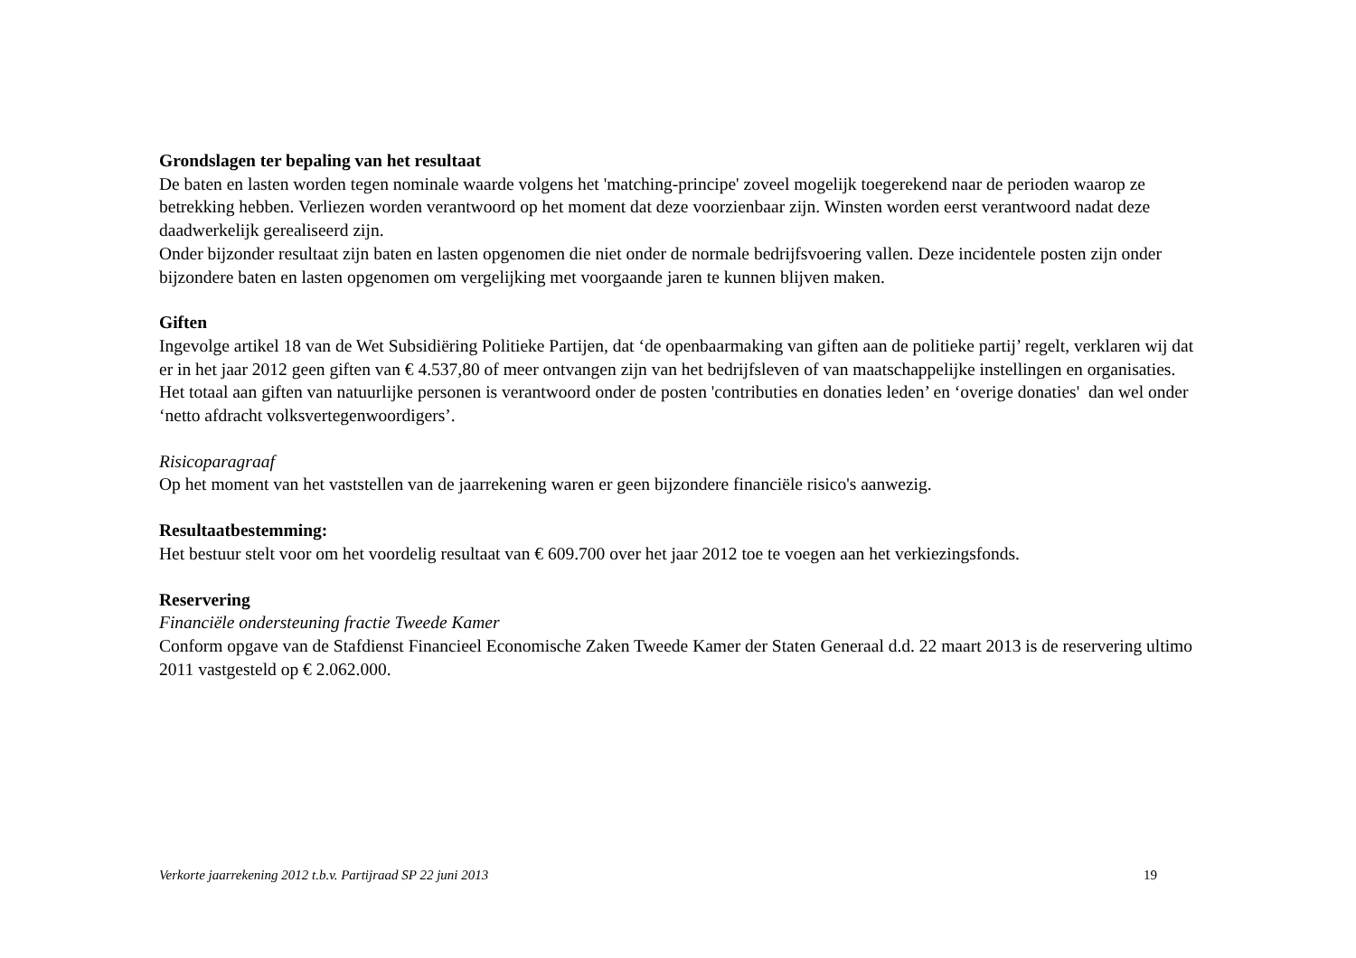Grondslagen ter bepaling van het resultaat
De baten en lasten worden tegen nominale waarde volgens het 'matching-principe' zoveel mogelijk toegerekend naar de perioden waarop ze betrekking hebben. Verliezen worden verantwoord op het moment dat deze voorzienbaar zijn. Winsten worden eerst verantwoord nadat deze daadwerkelijk gerealiseerd zijn.
Onder bijzonder resultaat zijn baten en lasten opgenomen die niet onder de normale bedrijfsvoering vallen. Deze incidentele posten zijn onder bijzondere baten en lasten opgenomen om vergelijking met voorgaande jaren te kunnen blijven maken.
Giften
Ingevolge artikel 18 van de Wet Subsidiëring Politieke Partijen, dat ‘de openbaarmaking van giften aan de politieke partij’ regelt, verklaren wij dat er in het jaar 2012 geen giften van € 4.537,80 of meer ontvangen zijn van het bedrijfsleven of van maatschappelijke instellingen en organisaties. Het totaal aan giften van natuurlijke personen is verantwoord onder de posten 'contributies en donaties leden’ en ‘overige donaties' dan wel onder ‘netto afdracht volksvertegenwoordigers’.
Risicoparagraaf
Op het moment van het vaststellen van de jaarrekening waren er geen bijzondere financiële risico's aanwezig.
Resultaatbestemming:
Het bestuur stelt voor om het voordelig resultaat van € 609.700 over het jaar 2012 toe te voegen aan het verkiezingsfonds.
Reservering
Financiële ondersteuning fractie Tweede Kamer
Conform opgave van de Stafdienst Financieel Economische Zaken Tweede Kamer der Staten Generaal d.d. 22 maart 2013 is de reservering ultimo 2011 vastgesteld op € 2.062.000.
Verkorte jaarrekening 2012 t.b.v. Partijraad SP 22 juni 2013 19